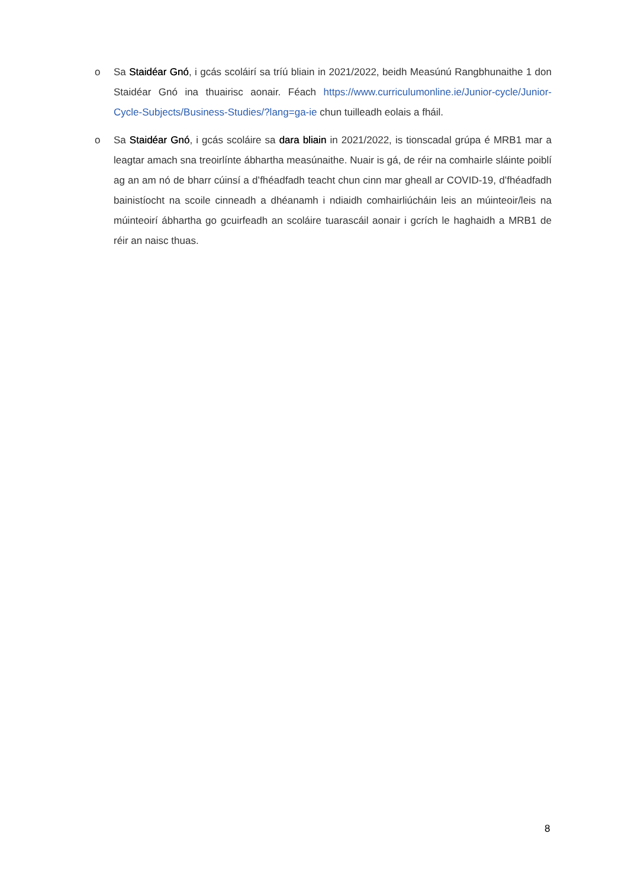o Sa Staidéar Gnó, i gcás scoláirí sa tríú bliain in 2021/2022, beidh Measúnú Rangbhunaithe 1 don Staidéar Gnó ina thuairisc aonair. Féach https://www.curriculumonline.ie/Junior-cycle/Junior-Cycle-Subjects/Business-Studies/?lang=ga-ie chun tuilleadh eolais a fháil.
o Sa Staidéar Gnó, i gcás scoláire sa dara bliain in 2021/2022, is tionscadal grúpa é MRB1 mar a leagtar amach sna treoirlínte ábhartha measúnaithe. Nuair is gá, de réir na comhairle sláinte poiblí ag an am nó de bharr cúinsí a d’fhéadfadh teacht chun cinn mar gheall ar COVID-19, d’fhéadfadh bainistíocht na scoile cinneadh a dhéanamh i ndiaidh comhairliúcháin leis an múinteoir/leis na múinteoirí ábhartha go gcuirfeadh an scoláire tuarascáil aonair i gcrích le haghaidh a MRB1 de réir an naisc thuas.
8